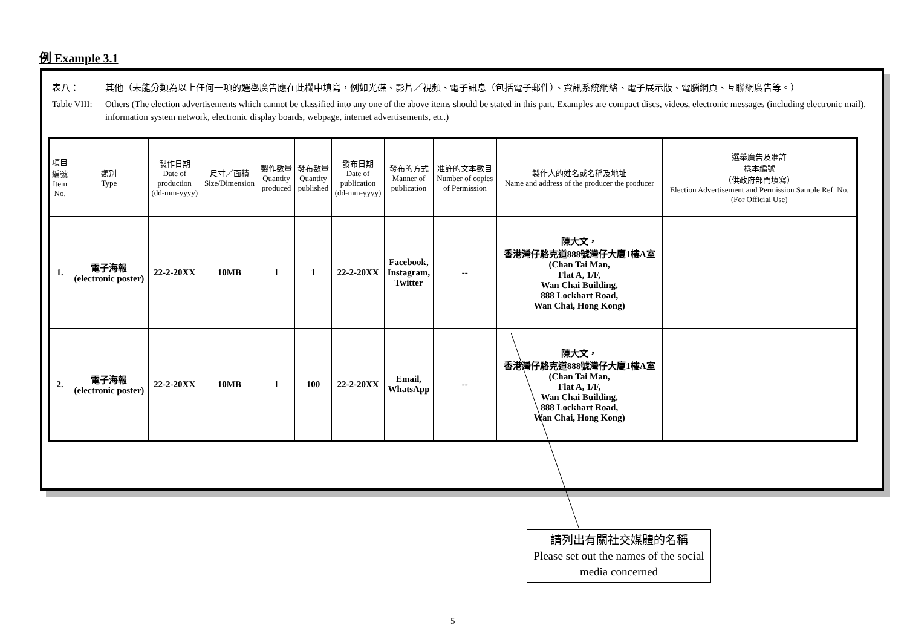例 Example 3.1
表八： 其他（未能分類為以上任何一項的選舉廣告應在此欄中填寫，例如光碟、影片／視頻、電子訊息（包括電子郵件）、資訊系統網絡、電子展示版、電腦網頁、互聯網廣告等。）
Table VIII: Others (The election advertisements which cannot be classified into any one of the above items should be stated in this part. Examples are compact discs, videos, electronic messages (including electronic mail), information system network, electronic display boards, webpage, internet advertisements, etc.)
| 項目 編號 Item No. | 類別 Type | 製作日期 Date of production (dd-mm-yyyy) | 尺寸／面積 Size/Dimension | 製作數量 Quantity produced | 發布數量 Quantity published | 發布日期 Date of publication (dd-mm-yyyy) | 發布的方式 Manner of publication | 准許的文本數目 Number of copies of Permission | 製作人的姓名或名稱及地址 Name and address of the producer the producer | 選舉廣告及准許 樣本編號 （供政府部門填寫） Election Advertisement and Permission Sample Ref. No. (For Official Use) |
| --- | --- | --- | --- | --- | --- | --- | --- | --- | --- | --- |
| 1. | 電子海報 (electronic poster) | 22-2-20XX | 10MB | 1 | 1 | 22-2-20XX | Facebook, Instagram, Twitter | -- | 陳大文， 香港灣仔駱克道888號灣仔大廈1樓A室 (Chan Tai Man, Flat A, 1/F, Wan Chai Building, 888 Lockhart Road, Wan Chai, Hong Kong) | |
| 2. | 電子海報 (electronic poster) | 22-2-20XX | 10MB | 1 | 100 | 22-2-20XX | Email, WhatsApp | -- | 陳大文， 香港灣仔駱克道888號灣仔大廈1樓A室 (Chan Tai Man, Flat A, 1/F, Wan Chai Building, 888 Lockhart Road, Wan Chai, Hong Kong) | |
請列出有關社交媒體的名稱
Please set out the names of the social media concerned
5